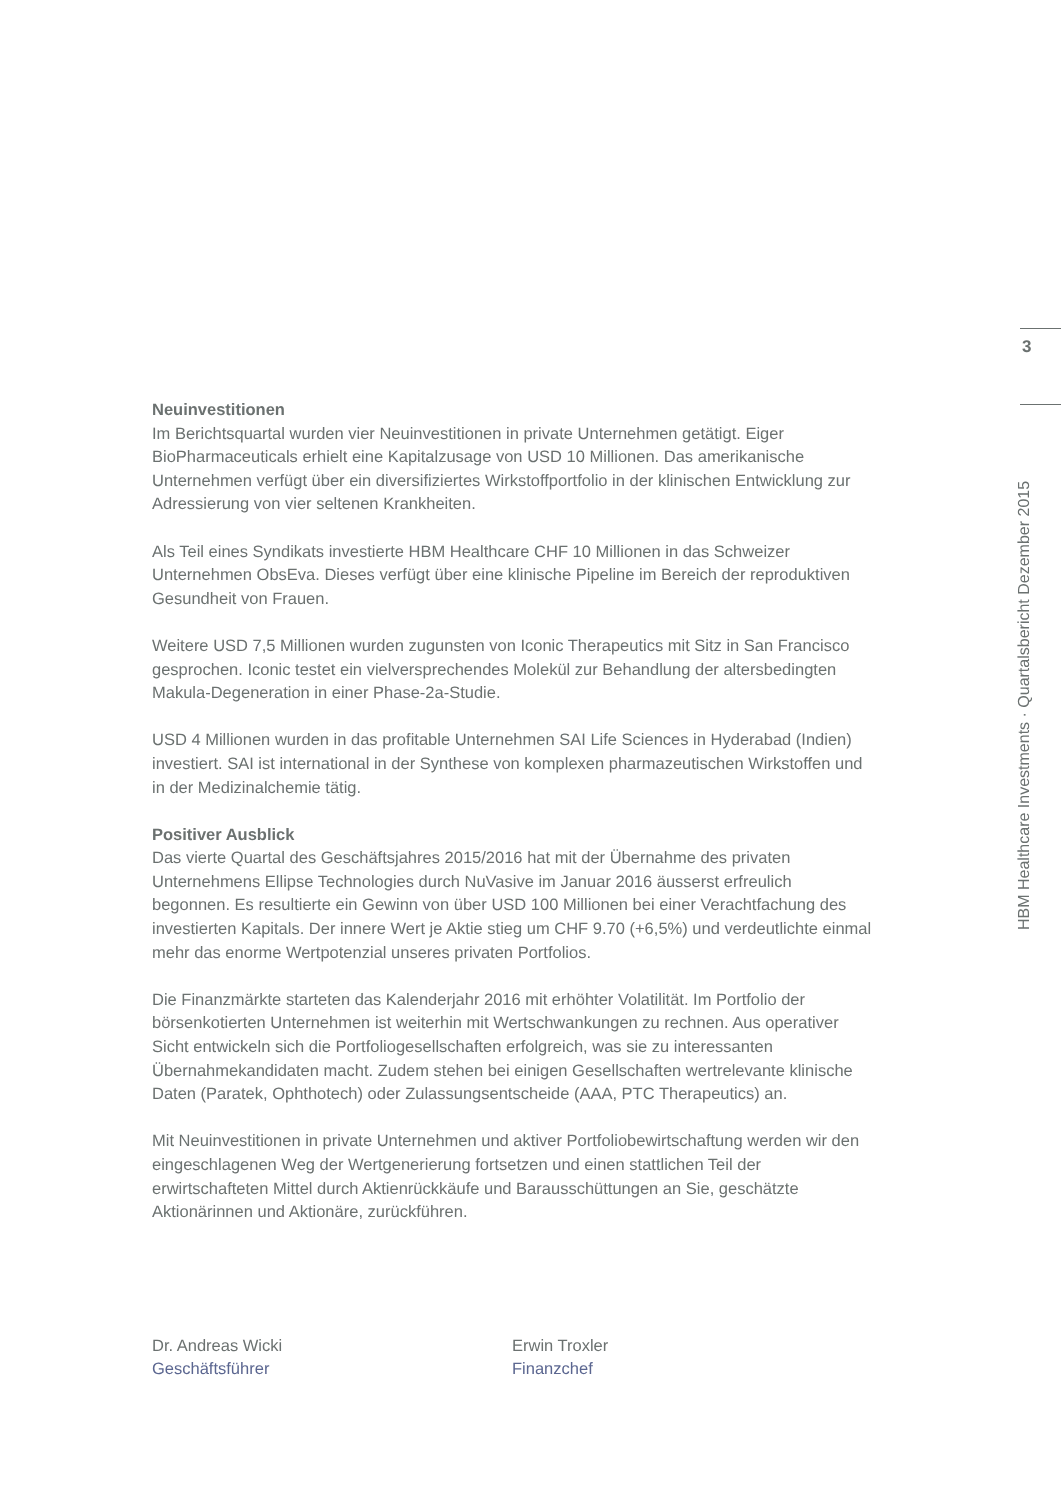3
HBM Healthcare Investments · Quartalsbericht Dezember 2015
Neuinvestitionen
Im Berichtsquartal wurden vier Neuinvestitionen in private Unternehmen getätigt. Eiger BioPharmaceuticals erhielt eine Kapitalzusage von USD 10 Millionen. Das amerikanische Unternehmen verfügt über ein diversifiziertes Wirkstoffportfolio in der klinischen Entwicklung zur Adressierung von vier seltenen Krankheiten.
Als Teil eines Syndikats investierte HBM Healthcare CHF 10 Millionen in das Schweizer Unternehmen ObsEva. Dieses verfügt über eine klinische Pipeline im Bereich der reproduktiven Gesundheit von Frauen.
Weitere USD 7,5 Millionen wurden zugunsten von Iconic Therapeutics mit Sitz in San Francisco gesprochen. Iconic testet ein vielversprechendes Molekül zur Behandlung der altersbedingten Makula-Degeneration in einer Phase-2a-Studie.
USD 4 Millionen wurden in das profitable Unternehmen SAI Life Sciences in Hyderabad (Indien) investiert. SAI ist international in der Synthese von komplexen pharmazeutischen Wirkstoffen und in der Medizinalchemie tätig.
Positiver Ausblick
Das vierte Quartal des Geschäftsjahres 2015/2016 hat mit der Übernahme des privaten Unternehmens Ellipse Technologies durch NuVasive im Januar 2016 äusserst erfreulich begonnen. Es resultierte ein Gewinn von über USD 100 Millionen bei einer Verachtfachung des investierten Kapitals. Der innere Wert je Aktie stieg um CHF 9.70 (+6,5%) und verdeutlichte einmal mehr das enorme Wertpotenzial unseres privaten Portfolios.
Die Finanzmärkte starteten das Kalenderjahr 2016 mit erhöhter Volatilität. Im Portfolio der börsenkotierten Unternehmen ist weiterhin mit Wertschwankungen zu rechnen. Aus operativer Sicht entwickeln sich die Portfoliogesellschaften erfolgreich, was sie zu interessanten Übernahmekandidaten macht. Zudem stehen bei einigen Gesellschaften wertrelevante klinische Daten (Paratek, Ophthotech) oder Zulassungsentscheide (AAA, PTC Therapeutics) an.
Mit Neuinvestitionen in private Unternehmen und aktiver Portfoliobewirtschaftung werden wir den eingeschlagenen Weg der Wertgenerierung fortsetzen und einen stattlichen Teil der erwirtschafteten Mittel durch Aktienrückkäufe und Barausschüttungen an Sie, geschätzte Aktionärinnen und Aktionäre, zurückführen.
Dr. Andreas Wicki
Geschäftsführer
Erwin Troxler
Finanzchef